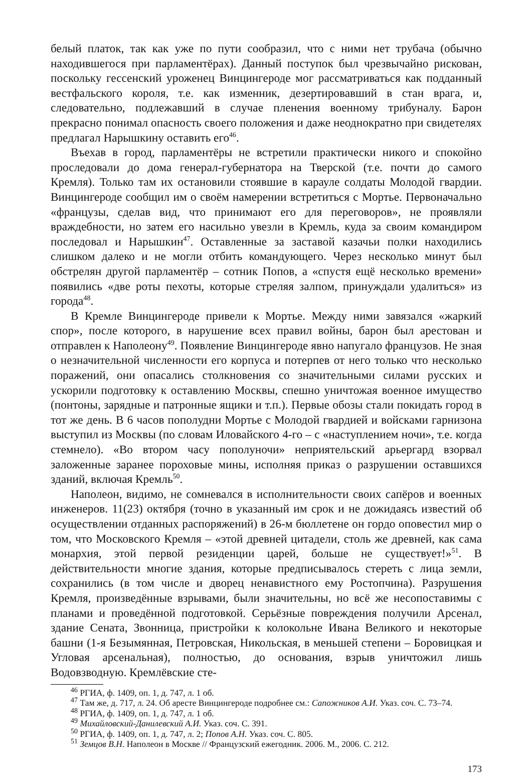белый платок, так как уже по пути сообразил, что с ними нет трубача (обычно находившегося при парламентёрах). Данный поступок был чрезвычайно рискован, поскольку гессенский уроженец Винцингероде мог рассматриваться как подданный вестфальского короля, т.е. как изменник, дезертировавший в стан врага, и, следовательно, подлежавший в случае пленения военному трибуналу. Барон прекрасно понимал опасность своего положения и даже неоднократно при свидетелях предлагал Нарышкину оставить его<sup>46</sup>.
Въехав в город, парламентёры не встретили практически никого и спокойно проследовали до дома генерал-губернатора на Тверской (т.е. почти до самого Кремля). Только там их остановили стоявшие в карауле солдаты Молодой гвардии. Винцингероде сообщил им о своём намерении встретиться с Мортье. Первоначально «французы, сделав вид, что принимают его для переговоров», не проявляли враждебности, но затем его насильно увезли в Кремль, куда за своим командиром последовал и Нарышкин<sup>47</sup>. Оставленные за заставой казачьи полки находились слишком далеко и не могли отбить командующего. Через несколько минут был обстрелян другой парламентёр – сотник Попов, а «спустя ещё несколько времени» появились «две роты пехоты, которые стреляя залпом, принуждали удалиться» из города<sup>48</sup>.
В Кремле Винцингероде привели к Мортье. Между ними завязался «жаркий спор», после которого, в нарушение всех правил войны, барон был арестован и отправлен к Наполеону<sup>49</sup>. Появление Винцингероде явно напугало французов. Не зная о незначительной численности его корпуса и потерпев от него только что несколько поражений, они опасались столкновения со значительными силами русских и ускорили подготовку к оставлению Москвы, спешно уничтожая военное имущество (понтоны, зарядные и патронные ящики и т.п.). Первые обозы стали покидать город в тот же день. В 6 часов пополудни Мортье с Молодой гвардией и войсками гарнизона выступил из Москвы (по словам Иловайского 4-го – с «наступлением ночи», т.е. когда стемнело). «Во втором часу пополуночи» неприятельский арьергард взорвал заложенные заранее пороховые мины, исполняя приказ о разрушении оставшихся зданий, включая Кремль<sup>50</sup>.
Наполеон, видимо, не сомневался в исполнительности своих сапёров и военных инженеров. 11(23) октября (точно в указанный им срок и не дожидаясь известий об осуществлении отданных распоряжений) в 26-м бюллетене он гордо оповестил мир о том, что Московского Кремля – «этой древней цитадели, столь же древней, как сама монархия, этой первой резиденции царей, больше не существует!»<sup>51</sup>. В действительности многие здания, которые предписывалось стереть с лица земли, сохранились (в том числе и дворец ненавистного ему Ростопчина). Разрушения Кремля, произведённые взрывами, были значительны, но всё же несопоставимы с планами и проведённой подготовкой. Серьёзные повреждения получили Арсенал, здание Сената, Звонница, пристройки к колокольне Ивана Великого и некоторые башни (1-я Безымянная, Петровская, Никольская, в меньшей степени – Боровицкая и Угловая арсенальная), полностью, до основания, взрыв уничтожил лишь Водовзводную. Кремлёвские сте-
<sup>46</sup> РГИА, ф. 1409, оп. 1, д. 747, л. 1 об.
<sup>47</sup> Там же, д. 717, л. 24. Об аресте Винцингероде подробнее см.: Сапожников А.И. Указ. соч. С. 73–74.
<sup>48</sup> РГИА, ф. 1409, оп. 1, д. 747, л. 1 об.
<sup>49</sup> Михайловский-Данилевский А.И. Указ. соч. С. 391.
<sup>50</sup> РГИА, ф. 1409, оп. 1, д. 747, л. 2; Попов А.Н. Указ. соч. С. 805.
<sup>51</sup> Земцов В.Н. Наполеон в Москве // Французский ежегодник. 2006. М., 2006. С. 212.
173